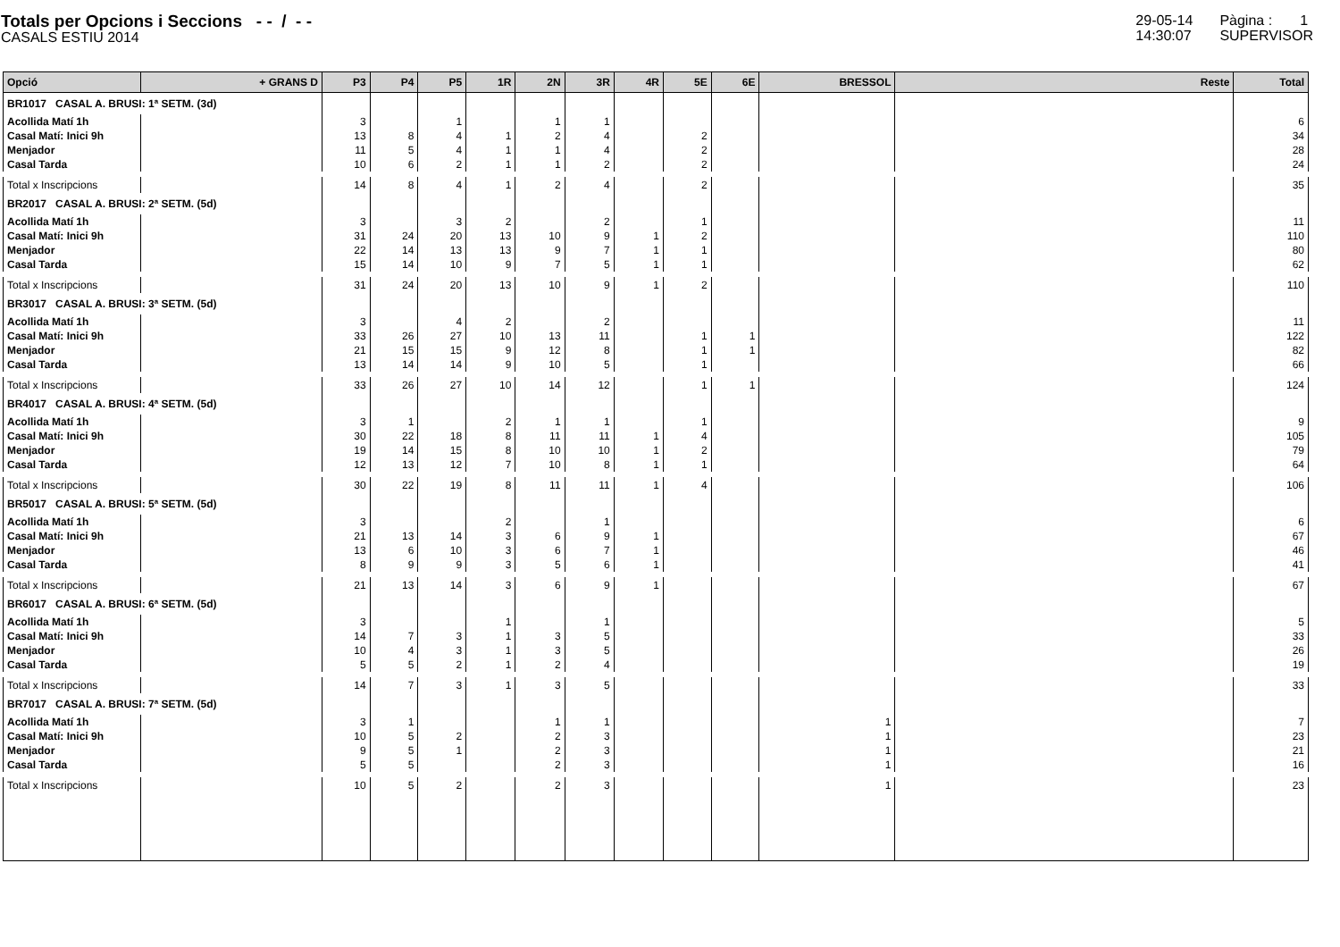Totals per Opcions i Seccions - - / - -
CASALS ESTIU 2014
29-05-14
14:30:07
Pàgina : 1
SUPERVISOR
| Opció | + GRANS D | P3 | P4 | P5 | 1R | 2N | 3R | 4R | 5E | 6E | BRESSOL | Reste | Total |
| --- | --- | --- | --- | --- | --- | --- | --- | --- | --- | --- | --- | --- | --- |
| BR1017 CASAL A. BRUSI: 1ª SETM. (3d) | | | | | | | | | | | | | |
| Acollida Matí 1h | | 3 | | 1 | | 1 | 1 | | | | | | 6 |
| Casal Matí: Inici 9h | | 13 | 8 | 4 | 1 | 2 | 4 | | 2 | | | | 34 |
| Menjador | | 11 | 5 | 4 | 1 | 1 | 4 | | 2 | | | | 28 |
| Casal Tarda | | 10 | 6 | 2 | 1 | 1 | 2 | | 2 | | | | 24 |
| Total x Inscripcions | | 14 | 8 | 4 | 1 | 2 | 4 | | 2 | | | | 35 |
| BR2017 CASAL A. BRUSI: 2ª SETM. (5d) | | | | | | | | | | | | | |
| Acollida Matí 1h | | 3 | | 3 | 2 | | 2 | | 1 | | | | 11 |
| Casal Matí: Inici 9h | | 31 | 24 | 20 | 13 | 10 | 9 | 1 | 2 | | | | 110 |
| Menjador | | 22 | 14 | 13 | 13 | 9 | 7 | 1 | 1 | | | | 80 |
| Casal Tarda | | 15 | 14 | 10 | 9 | 7 | 5 | 1 | 1 | | | | 62 |
| Total x Inscripcions | | 31 | 24 | 20 | 13 | 10 | 9 | 1 | 2 | | | | 110 |
| BR3017 CASAL A. BRUSI: 3ª SETM. (5d) | | | | | | | | | | | | | |
| Acollida Matí 1h | | 3 | | 4 | 2 | | 2 | | | | | | 11 |
| Casal Matí: Inici 9h | | 33 | 26 | 27 | 10 | 13 | 11 | | 1 | 1 | | | 122 |
| Menjador | | 21 | 15 | 15 | 9 | 12 | 8 | | 1 | 1 | | | 82 |
| Casal Tarda | | 13 | 14 | 14 | 9 | 10 | 5 | | 1 | | | | 66 |
| Total x Inscripcions | | 33 | 26 | 27 | 10 | 14 | 12 | | 1 | 1 | | | 124 |
| BR4017 CASAL A. BRUSI: 4ª SETM. (5d) | | | | | | | | | | | | | |
| Acollida Matí 1h | | 3 | 1 | | 2 | 1 | 1 | | 1 | | | | 9 |
| Casal Matí: Inici 9h | | 30 | 22 | 18 | 8 | 11 | 11 | 1 | 4 | | | | 105 |
| Menjador | | 19 | 14 | 15 | 8 | 10 | 10 | 1 | 2 | | | | 79 |
| Casal Tarda | | 12 | 13 | 12 | 7 | 10 | 8 | 1 | 1 | | | | 64 |
| Total x Inscripcions | | 30 | 22 | 19 | 8 | 11 | 11 | 1 | 4 | | | | 106 |
| BR5017 CASAL A. BRUSI: 5ª SETM. (5d) | | | | | | | | | | | | | |
| Acollida Matí 1h | | 3 | | | 2 | | 1 | | | | | | 6 |
| Casal Matí: Inici 9h | | 21 | 13 | 14 | 3 | 6 | 9 | 1 | | | | | 67 |
| Menjador | | 13 | 6 | 10 | 3 | 6 | 7 | 1 | | | | | 46 |
| Casal Tarda | | 8 | 9 | 9 | 3 | 5 | 6 | 1 | | | | | 41 |
| Total x Inscripcions | | 21 | 13 | 14 | 3 | 6 | 9 | 1 | | | | | 67 |
| BR6017 CASAL A. BRUSI: 6ª SETM. (5d) | | | | | | | | | | | | | |
| Acollida Matí 1h | | 3 | | | 1 | | 1 | | | | | | 5 |
| Casal Matí: Inici 9h | | 14 | 7 | 3 | 1 | 3 | 5 | | | | | | 33 |
| Menjador | | 10 | 4 | 3 | 1 | 3 | 5 | | | | | | 26 |
| Casal Tarda | | 5 | 5 | 2 | 1 | 2 | 4 | | | | | | 19 |
| Total x Inscripcions | | 14 | 7 | 3 | 1 | 3 | 5 | | | | | | 33 |
| BR7017 CASAL A. BRUSI: 7ª SETM. (5d) | | | | | | | | | | | | | |
| Acollida Matí 1h | | 3 | 1 | | | 1 | 1 | | | | 1 | | 7 |
| Casal Matí: Inici 9h | | 10 | 5 | 2 | | 2 | 3 | | | | 1 | | 23 |
| Menjador | | 9 | 5 | 1 | | 2 | 3 | | | | 1 | | 21 |
| Casal Tarda | | 5 | 5 | | | 2 | 3 | | | | 1 | | 16 |
| Total x Inscripcions | | 10 | 5 | 2 | | 2 | 3 | | | | 1 | | 23 |